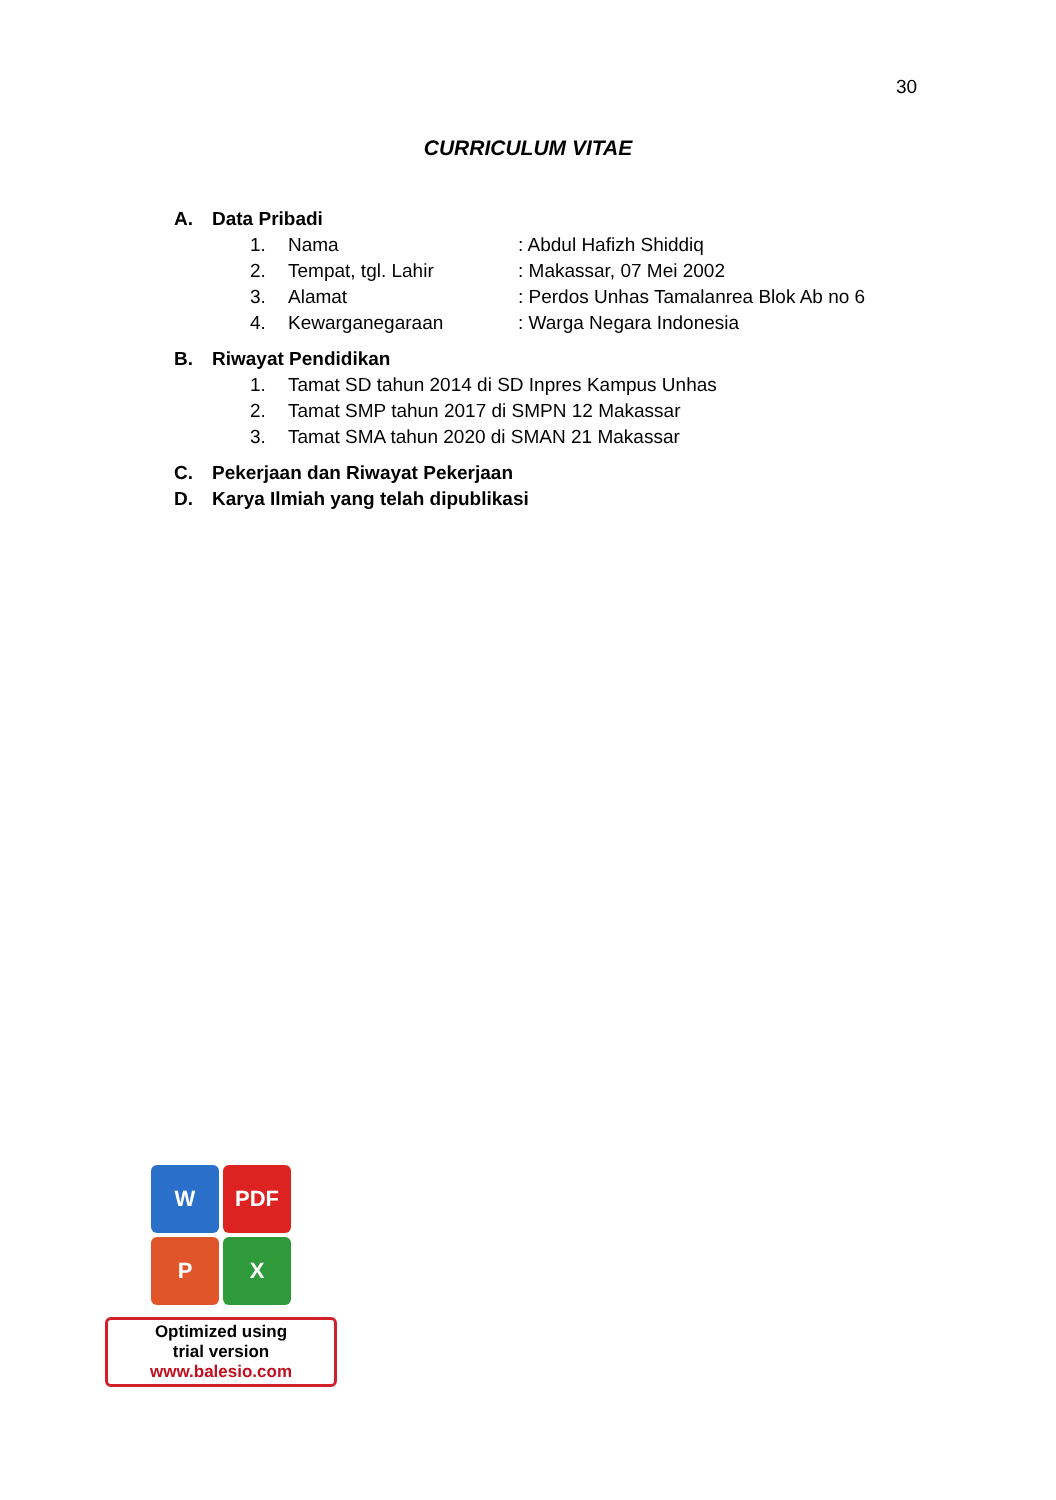30
CURRICULUM VITAE
A. Data Pribadi
1. Nama: Abdul Hafizh Shiddiq
2. Tempat, tgl. Lahir: Makassar, 07 Mei 2002
3. Alamat: Perdos Unhas Tamalanrea Blok Ab no 6
4. Kewarganegaraan: Warga Negara Indonesia
B. Riwayat Pendidikan
1. Tamat SD tahun 2014 di SD Inpres Kampus Unhas
2. Tamat SMP tahun 2017 di SMPN 12 Makassar
3. Tamat SMA tahun 2020 di SMAN 21 Makassar
C. Pekerjaan dan Riwayat Pekerjaan
D. Karya Ilmiah yang telah dipublikasi
W
PDF
P
X
Optimized using
trial version
www.balesio.com